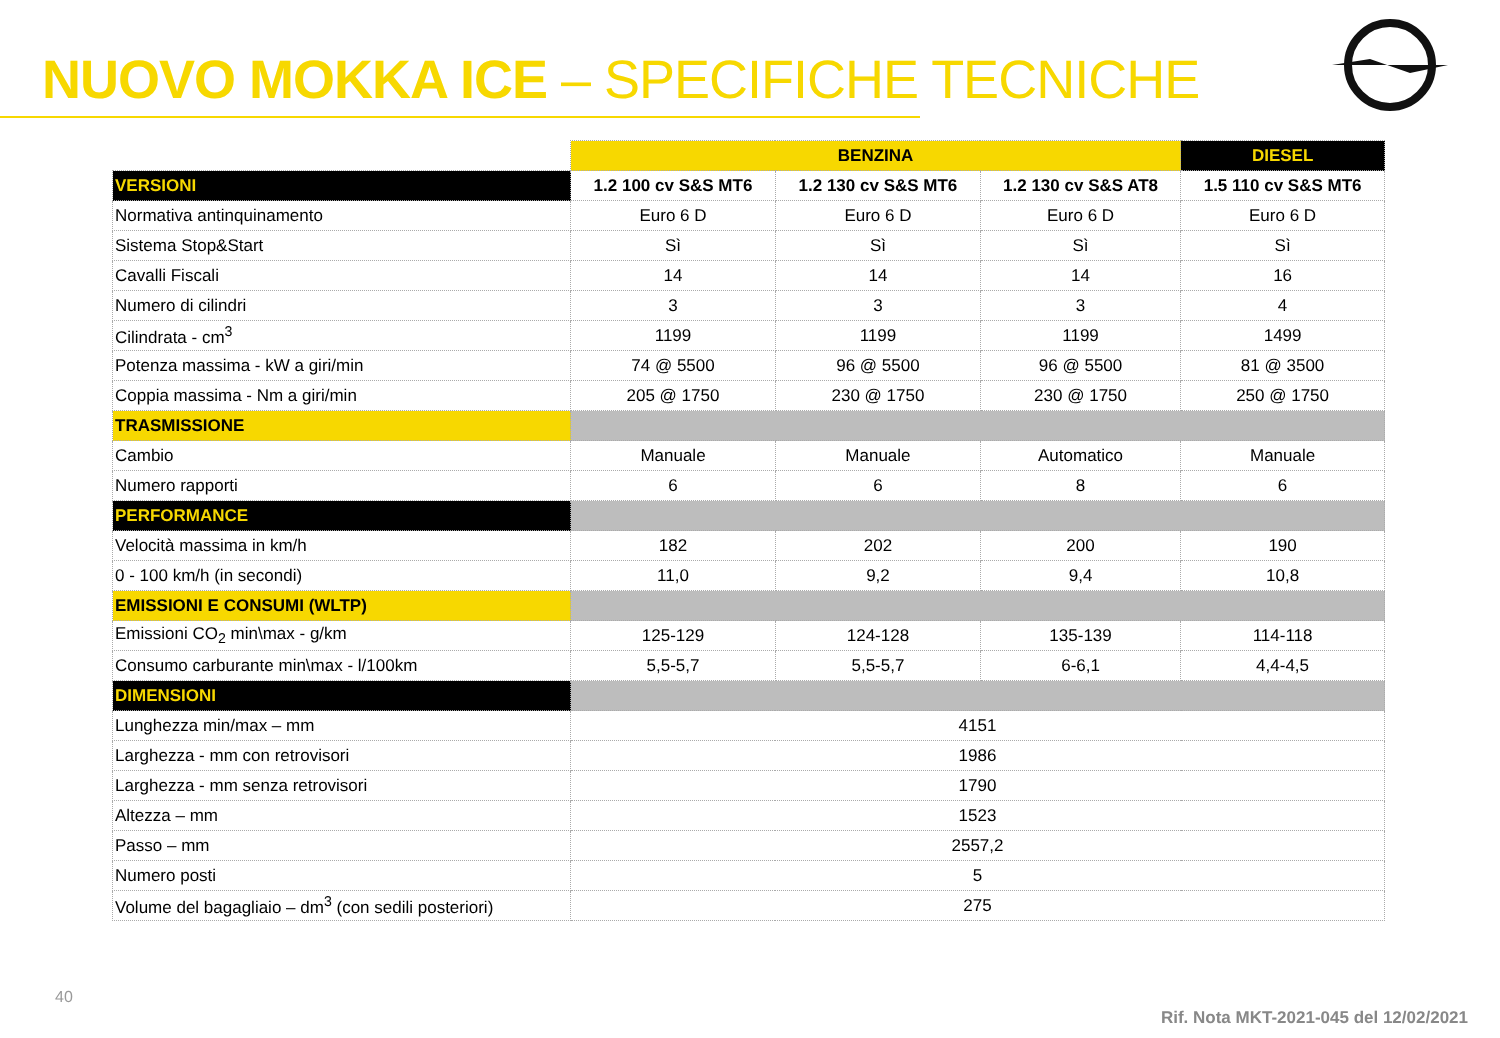NUOVO MOKKA ICE – SPECIFICHE TECNICHE
| | BENZINA | | | DIESEL |
| --- | --- | --- | --- | --- |
| VERSIONI | 1.2 100 cv S&S MT6 | 1.2 130 cv S&S MT6 | 1.2 130 cv S&S AT8 | 1.5 110 cv S&S MT6 |
| Normativa antinquinamento | Euro 6 D | Euro 6 D | Euro 6 D | Euro 6 D |
| Sistema Stop&Start | Sì | Sì | Sì | Sì |
| Cavalli Fiscali | 14 | 14 | 14 | 16 |
| Numero di cilindri | 3 | 3 | 3 | 4 |
| Cilindrata - cm<sup>3</sup> | 1199 | 1199 | 1199 | 1499 |
| Potenza massima - kW a giri/min | 74 @ 5500 | 96 @ 5500 | 96 @ 5500 | 81 @ 3500 |
| Coppia massima - Nm a giri/min | 205 @ 1750 | 230 @ 1750 | 230 @ 1750 | 250 @ 1750 |
| TRASMISSIONE | | | | |
| Cambio | Manuale | Manuale | Automatico | Manuale |
| Numero rapporti | 6 | 6 | 8 | 6 |
| PERFORMANCE | | | | |
| Velocità massima in km/h | 182 | 202 | 200 | 190 |
| 0 - 100 km/h (in secondi) | 11,0 | 9,2 | 9,4 | 10,8 |
| EMISSIONI E CONSUMI (WLTP) | | | | |
| Emissioni CO<sub>2</sub> min\max - g/km | 125-129 | 124-128 | 135-139 | 114-118 |
| Consumo carburante min\max - l/100km | 5,5-5,7 | 5,5-5,7 | 6-6,1 | 4,4-4,5 |
| DIMENSIONI | | | | |
| Lunghezza min/max – mm | 4151 | | | |
| Larghezza - mm con retrovisori | 1986 | | | |
| Larghezza - mm senza retrovisori | 1790 | | | |
| Altezza – mm | 1523 | | | |
| Passo – mm | 2557,2 | | | |
| Numero posti | 5 | | | |
| Volume del bagagliaio – dm<sup>3</sup> (con sedili posteriori) | 275 | | | |
40
Rif. Nota MKT-2021-045 del 12/02/2021